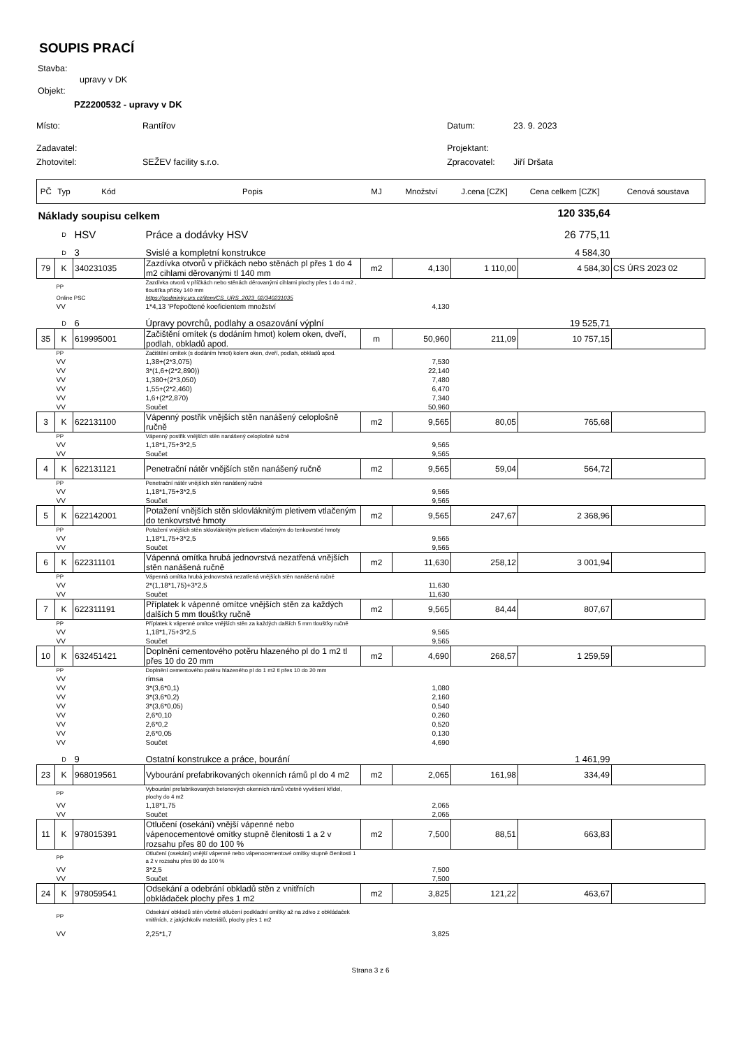SOUPIS PRACÍ
Stavba:
upravy v DK
Objekt:
PZ2200532 - upravy v DK
Místo: Rantířov Datum: 23. 9. 2023
Zadavatel: Projektant:
Zhotovitel: SEŽEV facility s.r.o. Zpracovatel: Jiří Dršata
| PČ | Typ | Kód | Popis | MJ | Množství | J.cena [CZK] | Cena celkem [CZK] | Cenová soustava |
| --- | --- | --- | --- | --- | --- | --- | --- | --- |
| Náklady soupisu celkem | | | | | | | 120 335,64 | |
| | D | HSV | Práce a dodávky HSV | | | | 26 775,11 | |
| | D | 3 | Svislé a kompletní konstrukce | | | | 4 584,30 | |
| 79 | K | 340231035 | Zazdívka otvorů v příčkách nebo stěnách pl přes 1 do 4 m2 cihlami děrovanými tl 140 mm | m2 | 4,130 | 1 110,00 | 4 584,30 | CS ÚRS 2023 02 |
| | PP | | Zazdívka otvorů v příčkách nebo stěnách děrovanými cihlami plochy přes 1 do 4 m2 , tloušťka příčky 140 mm | | | | | |
| | Online PSC | | https://podminky.urs.cz/item/CS_URS_2023_02/340231035 | | | | | |
| | VV | | 1*4,13 'Přepočtené koeficientem množství | | 4,130 | | | |
| | D | 6 | Úpravy povrchů, podlahy a osazování výplní | | | | 19 525,71 | |
| 35 | K | 619995001 | Začištění omítek (s dodáním hmot) kolem oken, dveří, podlah, obkladů apod. | m | 50,960 | 211,09 | 10 757,15 | |
| | PP | | Začištění omítek (s dodáním hmot) kolem oken, dveří, podlah, obkladů apod. | | | | | |
| | VV | | 1,38+(2*3,075) | | 7,530 | | | |
| | VV | | 3*(1,6+(2*2,890)) | | 22,140 | | | |
| | VV | | 1,380+(2*3,050) | | 7,480 | | | |
| | VV | | 1,55+(2*2,460) | | 6,470 | | | |
| | VV | | 1,6+(2*2,870) | | 7,340 | | | |
| | VV | | Součet | | 50,960 | | | |
| 3 | K | 622131100 | Vápenný postřik vnějších stěn nanášený celoplošně ručně | m2 | 9,565 | 80,05 | 765,68 | |
| | PP | | Vápenný postřik vnějších stěn nanášený celoplošně ručně | | | | | |
| | VV | | 1,18*1,75+3*2,5 | | 9,565 | | | |
| | VV | | Součet | | 9,565 | | | |
| 4 | K | 622131121 | Penetrační nátěr vnějších stěn nanášený ručně | m2 | 9,565 | 59,04 | 564,72 | |
| | PP | | Penetrační nátěr vnějších stěn nanášený ručně | | | | | |
| | VV | | 1,18*1,75+3*2,5 | | 9,565 | | | |
| | VV | | Součet | | 9,565 | | | |
| 5 | K | 622142001 | Potažení vnějších stěn sklovláknitým pletivem vtlačeným do tenkovrstvé hmoty | m2 | 9,565 | 247,67 | 2 368,96 | |
| | PP | | Potažení vnějších stěn sklovláknitým pletivem vtlačeným do tenkovrstvé hmoty | | | | | |
| | VV | | 1,18*1,75+3*2,5 | | 9,565 | | | |
| | VV | | Součet | | 9,565 | | | |
| 6 | K | 622311101 | Vápenná omítka hrubá jednovrstvá nezatřená vnějších stěn nanášená ručně | m2 | 11,630 | 258,12 | 3 001,94 | |
| | PP | | Vápenná omítka hrubá jednovrstvá nezatřená vnějších stěn nanášená ručně | | | | | |
| | VV | | 2*(1,18*1,75)+3*2,5 | | 11,630 | | | |
| | VV | | Součet | | 11,630 | | | |
| 7 | K | 622311191 | Příplatek k vápenné omítce vnějších stěn za každých dalších 5 mm tloušťky ručně | m2 | 9,565 | 84,44 | 807,67 | |
| | PP | | Příplatek k vápenné omítce vnějších stěn za každých dalších 5 mm tloušťky ručně | | | | | |
| | VV | | 1,18*1,75+3*2,5 | | 9,565 | | | |
| | VV | | Součet | | 9,565 | | | |
| 10 | K | 632451421 | Doplnění cementového potěru hlazeného pl do 1 m2 tl přes 10 do 20 mm | m2 | 4,690 | 268,57 | 1 259,59 | |
| | PP | | Doplnění cementového potěru hlazeného pl do 1 m2 tl přes 10 do 20 mm | | | | | |
| | VV | | rímsa | | | | | |
| | VV | | 3*(3,6*0,1) | | 1,080 | | | |
| | VV | | 3*(3,6*0,2) | | 2,160 | | | |
| | VV | | 3*(3,6*0,05) | | 0,540 | | | |
| | VV | | 2,6*0,10 | | 0,260 | | | |
| | VV | | 2,6*0,2 | | 0,520 | | | |
| | VV | | 2,6*0,05 | | 0,130 | | | |
| | VV | | Součet | | 4,690 | | | |
| | D | 9 | Ostatní konstrukce a práce, bourání | | | | 1 461,99 | |
| 23 | K | 968019561 | Vybourání prefabrikovaných okenních rámů pl do 4 m2 | m2 | 2,065 | 161,98 | 334,49 | |
| | PP | | Vybourání prefabrikovaných betonových okenních rámů včetně vyvěšení křídel, plochy do 4 m2 | | | | | |
| | VV | | 1,18*1,75 | | 2,065 | | | |
| | VV | | Součet | | 2,065 | | | |
| 11 | K | 978015391 | Otlučení (osekání) vnější vápenné nebo vápenocementové omítky stupně členitosti 1 a 2 v rozsahu přes 80 do 100 % | m2 | 7,500 | 88,51 | 663,83 | |
| | PP | | Otlučení (osekání) vnější vápenné nebo vápenocementové omítky stupně členitosti 1 a 2 v rozsahu přes 80 do 100 % | | | | | |
| | VV | | 3*2,5 | | 7,500 | | | |
| | VV | | Součet | | 7,500 | | | |
| 24 | K | 978059541 | Odsekání a odebrání obkladů stěn z vnitřních obkládaček plochy přes 1 m2 | m2 | 3,825 | 121,22 | 463,67 | |
| | PP | | Odsekání obkladů stěn včetně otlučení podkladní omítky až na zdivo z obkládaček vnitřních, z jakýchkoliv materiálů, plochy přes 1 m2 | | | | | |
| | VV | | 2,25*1,7 | | 3,825 | | | |
Strana 3 z 6